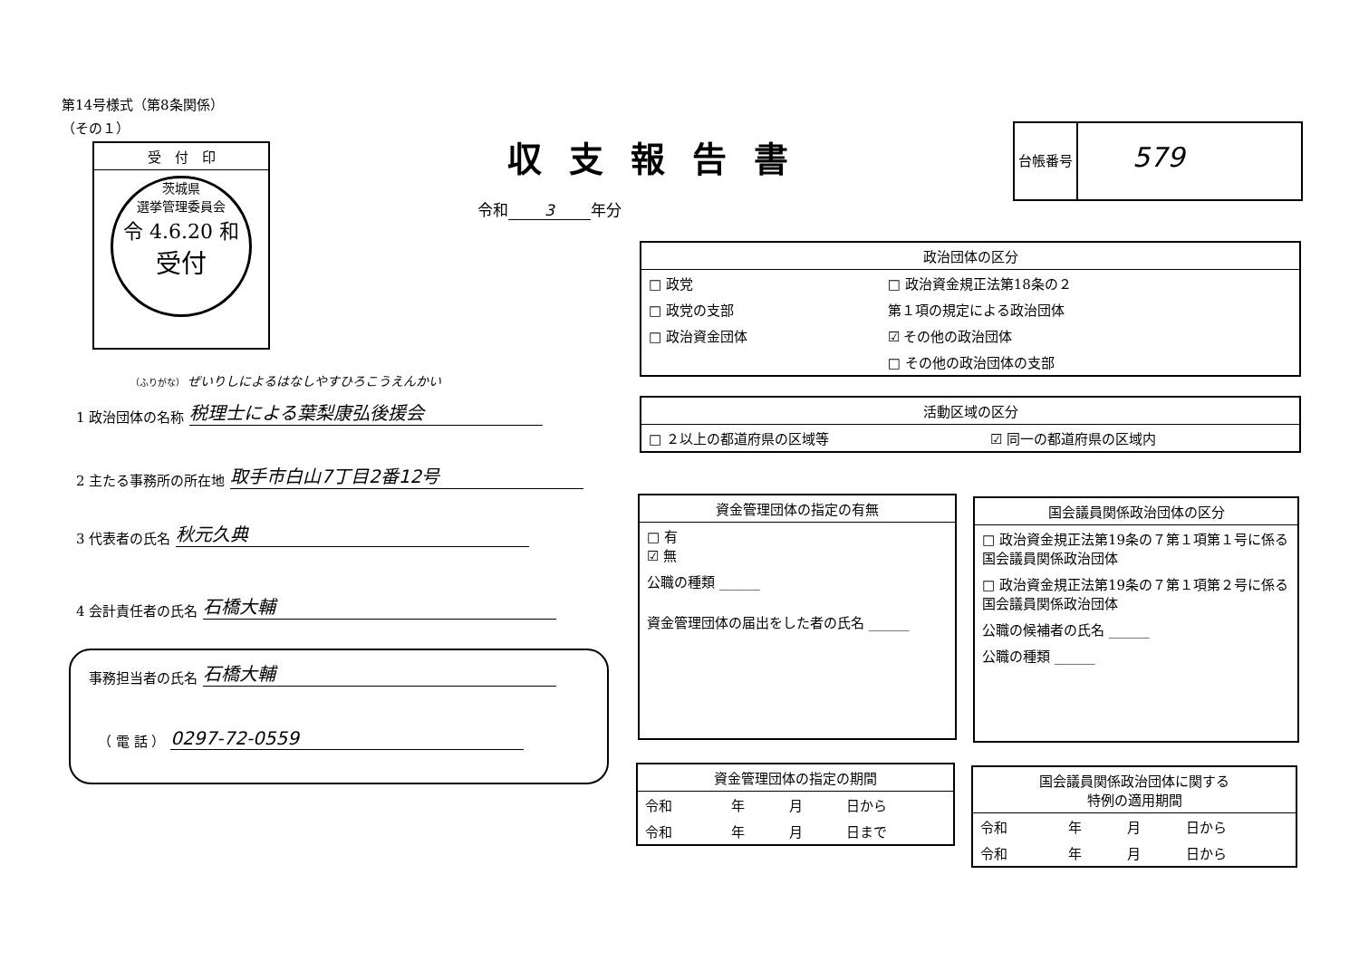第14号様式（第8条関係）
（その１）
受　付　印
茨城県
選挙管理委員会
令 4.6.20 和
受付
収支報告書
令和 3 年分
台帳番号
579
（ふりがな） ぜいりしによるはなしやすひろこうえんかい
1 政治団体の名称 税理士による葉梨康弘後援会
2 主たる事務所の所在地 取手市白山7丁目2番12号
3 代表者の氏名 秋元久典
4 会計責任者の氏名 石橋大輔
事務担当者の氏名 石橋大輔
（ 電 話 ） 0297-72-0559
| 政治団体の区分 | |
| --- | --- |
| □ 政党 | □ 政治資金規正法第18条の２ |
| □ 政党の支部 | 第１項の規定による政治団体 |
| □ 政治資金団体 | ☑ その他の政治団体 |
| | □ その他の政治団体の支部 |
| 活動区域の区分 | |
| --- | --- |
| □ ２以上の都道府県の区域等 | ☑ 同一の都道府県の区域内 |
| 資金管理団体の指定の有無 |
| --- |
| □ 有 ☑ 無 |
| 公職の種類 ______ |
| 資金管理団体の届出をした者の氏名 ______ |
| 国会議員関係政治団体の区分 |
| --- |
| □ 政治資金規正法第19条の７第１項第１号に係る国会議員関係政治団体 |
| □ 政治資金規正法第19条の７第１項第２号に係る国会議員関係政治団体 |
| 公職の候補者の氏名 ______ |
| 公職の種類 ______ |
| 資金管理団体の指定の期間 | | | |
| --- | --- | --- | --- |
| 令和 | 年 | 月 | 日から |
| 令和 | 年 | 月 | 日まで |
| 国会議員関係政治団体に関する 特例の適用期間 | | | |
| --- | --- | --- | --- |
| 令和 | 年 | 月 | 日から |
| 令和 | 年 | 月 | 日から |